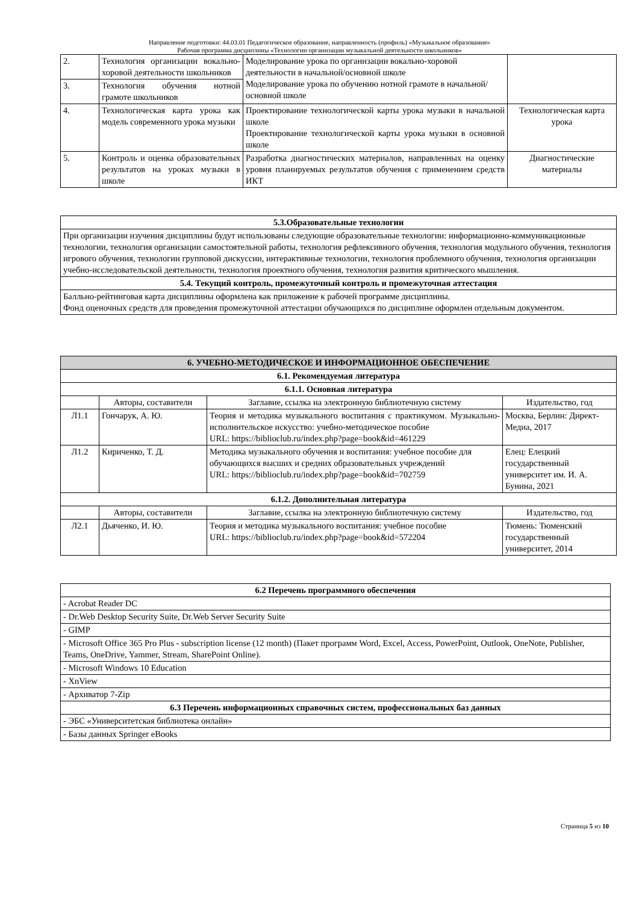Направление подготовки: 44.03.01 Педагогическое образование, направленность (профиль) «Музыкальное образование»
Рабочая программа дисциплины «Технологии организации музыкальной деятельности школьников»
| 2. | Технология организации вокально-хоровой деятельности школьников | Моделирование урока по организации вокально-хоровой деятельности в начальной/основной школе Моделирование урока по обучению нотной грамоте в начальной/основной школе | |
| 3. | Технология обучения нотной грамоте школьников | | |
| 4. | Технологическая карта урока как модель современного урока музыки | Проектирование технологической карты урока музыки в начальной школе Проектирование технологической карты урока музыки в основной школе | Технологическая карта урока |
| 5. | Контроль и оценка образовательных результатов на уроках музыки в школе | Разработка диагностических материалов, направленных на оценку уровня планируемых результатов обучения с применением средств ИКТ | Диагностические материалы |
| 5.3.Образовательные технологии |
| --- |
| При организации изучения дисциплины будут использованы следующие образовательные технологии: информационно-коммуникационные технологии, технология организации самостоятельной работы, технология рефлексивного обучения, технология модульного обучения, технология игрового обучения, технологии групповой дискуссии, интерактивные технологии, технология проблемного обучения, технология организации учебно-исследовательской деятельности, технология проектного обучения, технология развития критического мышления. |
| 5.4. Текущий контроль, промежуточный контроль и промежуточная аттестация |
| Балльно-рейтинговая карта дисциплины оформлена как приложение к рабочей программе дисциплины. Фонд оценочных средств для проведения промежуточной аттестации обучающихся по дисциплине оформлен отдельным документом. |
| 6. УЧЕБНО-МЕТОДИЧЕСКОЕ И ИНФОРМАЦИОННОЕ ОБЕСПЕЧЕНИЕ | | | |
| --- | --- | --- | --- |
| 6.1. Рекомендуемая литература | | | |
| 6.1.1. Основная литература | | | |
| | Авторы, составители | Заглавие, ссылка на электронную библиотечную систему | Издательство, год |
| Л1.1 | Гончарук, А. Ю. | Теория и методика музыкального воспитания с практикумом. Музыкально-исполнительское искусство: учебно-методическое пособие URL: https://biblioclub.ru/index.php?page=book&id=461229 | Москва, Берлин: Директ-Медиа, 2017 |
| Л1.2 | Кириченко, Т. Д. | Методика музыкального обучения и воспитания: учебное пособие для обучающихся высших и средних образовательных учреждений URL: https://biblioclub.ru/index.php?page=book&id=702759 | Елец: Елецкий государственный университет им. И. А. Бунина, 2021 |
| 6.1.2. Дополнительная литература | | | |
| | Авторы, составители | Заглавие, ссылка на электронную библиотечную систему | Издательство, год |
| Л2.1 | Дьяченко, И. Ю. | Теория и методика музыкального воспитания: учебное пособие URL: https://biblioclub.ru/index.php?page=book&id=572204 | Тюмень: Тюменский государственный университет, 2014 |
| 6.2 Перечень программного обеспечения |
| --- |
| - Acrobat Reader DC |
| - Dr.Web Desktop Security Suite, Dr.Web Server Security Suite |
| - GIMP |
| - Microsoft Office 365 Pro Plus - subscription license (12 month) (Пакет программ Word, Excel, Access, PowerPoint, Outlook, OneNote, Publisher, Teams, OneDrive, Yammer, Stream, SharePoint Online). |
| - Microsoft Windows 10 Education |
| - XnView |
| - Архиватор 7-Zip |
| 6.3 Перечень информационных справочных систем, профессиональных баз данных |
| - ЭБС «Университетская библиотека онлайн» |
| - Базы данных Springer eBooks |
Страница 5 из 10